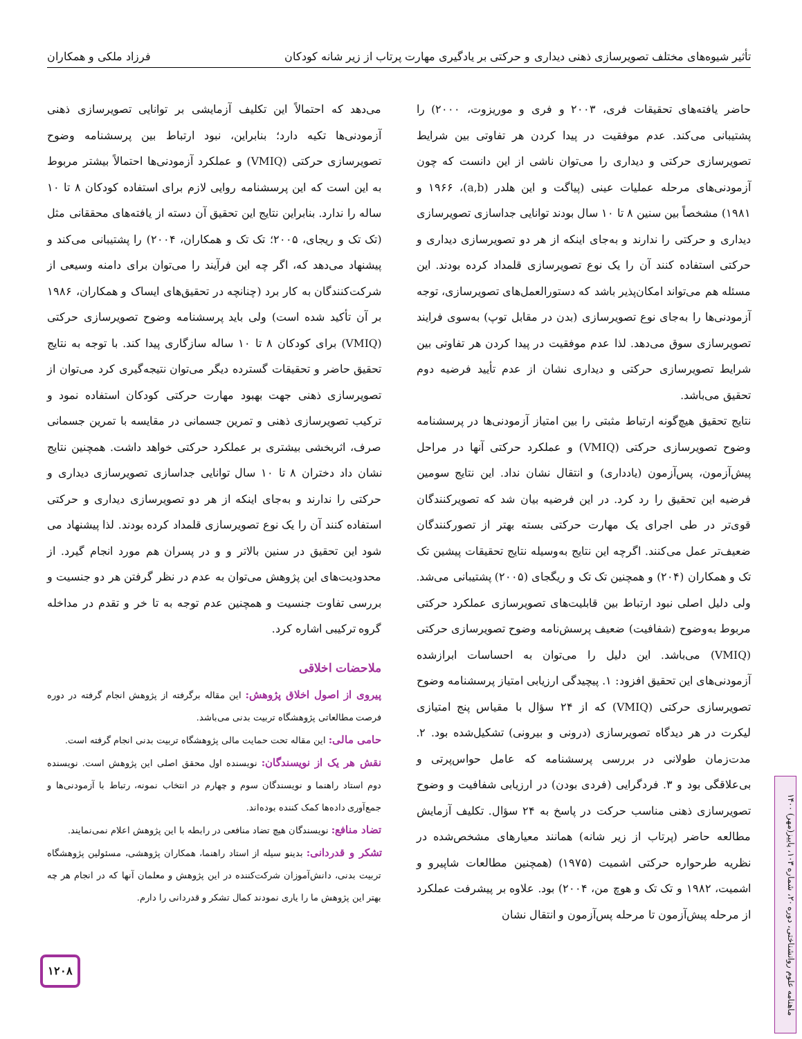تأثیر شیوه‌های مختلف تصویرسازی ذهنی دیداری و حرکتی بر یادگیری مهارت پرتاب از زیر شانه کودکان فرزاد ملکی و همکاران
حاضر یافته‌های تحقیقات فری، ۲۰۰۳ و فری و موریزوت، ۲۰۰۰) را پشتیبانی می‌کند. عدم موفقیت در پیدا کردن هر تفاوتی بین شرایط تصویرسازی حرکتی و دیداری را می‌توان ناشی از این دانست که چون آزمودنی‌های مرحله عملیات عینی (پیاگت و این هلدر (a,b)، ۱۹۶۶ و ۱۹۸۱) مشخصاً بین سنین ۸ تا ۱۰ سال بودند توانایی جداسازی تصویرسازی دیداری و حرکتی را ندارند و به‌جای اینکه از هر دو تصویرسازی دیداری و حرکتی استفاده کنند آن را یک نوع تصویرسازی قلمداد کرده بودند. این مسئله هم می‌تواند امکان‌پذیر باشد که دستورالعمل‌های تصویرسازی، توجه آزمودنی‌ها را به‌جای نوع تصویرسازی (بدن در مقابل توپ) به‌سوی فرایند تصویرسازی سوق می‌دهد. لذا عدم موفقیت در پیدا کردن هر تفاوتی بین شرایط تصویرسازی حرکتی و دیداری نشان از عدم تأیید فرضیه دوم تحقیق می‌باشد.
نتایج تحقیق هیچ‌گونه ارتباط مثبتی را بین امتیاز آزمودنی‌ها در پرسشنامه وضوح تصویرسازی حرکتی (VMIQ) و عملکرد حرکتی آنها در مراحل پیش‌آزمون، پس‌آزمون (یادداری) و انتقال نشان نداد. این نتایج سومین فرضیه این تحقیق را رد کرد. در این فرضیه بیان شد که تصویرکنندگان قوی‌تر در طی اجرای یک مهارت حرکتی بسته بهتر از تصورکنندگان ضعیف‌تر عمل می‌کنند. اگرچه این نتایج به‌وسیله نتایج تحقیقات پیشین تک تک و همکاران (۲۰۴) و همچنین تک تک و ریگجای (۲۰۰۵) پشتیبانی می‌شد. ولی دلیل اصلی نبود ارتباط بین قابلیت‌های تصویرسازی عملکرد حرکتی مربوط به‌وضوح (شفافیت) ضعیف پرسش‌نامه وضوح تصویرسازی حرکتی (VMIQ) می‌باشد. این دلیل را می‌توان به احساسات ابرازشده آزمودنی‌های این تحقیق افزود: ۱. پیچیدگی ارزیابی امتیاز پرسشنامه وضوح تصویرسازی حرکتی (VMIQ) که از ۲۴ سؤال با مقیاس پنج امتیازی لیکرت در هر دیدگاه تصویرسازی (درونی و بیرونی) تشکیل‌شده بود. ۲. مدت‌زمان طولانی در بررسی پرسشنامه که عامل حواس‌پرتی و بی‌علاقگی بود و ۳. فردگرایی (فردی بودن) در ارزیابی شفافیت و وضوح تصویرسازی ذهنی مناسب حرکت در پاسخ به ۲۴ سؤال. تکلیف آزمایش مطالعه حاضر (پرتاب از زیر شانه) همانند معیارهای مشخص‌شده در نظریه طرحواره حرکتی اشمیت (۱۹۷۵) (همچنین مطالعات شاپیرو و اشمیت، ۱۹۸۲ و تک تک و هوچ من، ۲۰۰۴) بود. علاوه بر پیشرفت عملکرد از مرحله پیش‌آزمون تا مرحله پس‌آزمون و انتقال نشان
می‌دهد که احتمالاً این تکلیف آزمایشی بر توانایی تصویرسازی ذهنی آزمودنی‌ها تکیه دارد؛ بنابراین، نبود ارتباط بین پرسشنامه وضوح تصویرسازی حرکتی (VMIQ) و عملکرد آزمودنی‌ها احتمالاً بیشتر مربوط به این است که این پرسشنامه روایی لازم برای استفاده کودکان ۸ تا ۱۰ ساله را ندارد. بنابراین نتایج این تحقیق آن دسته از یافته‌های محققانی مثل (تک تک و ریجای، ۲۰۰۵؛ تک تک و همکاران، ۲۰۰۴) را پشتیبانی می‌کند و پیشنهاد می‌دهد که، اگر چه این فرآیند را می‌توان برای دامنه وسیعی از شرکت‌کنندگان به کار برد (چنانچه در تحقیق‌های ایساک و همکاران، ۱۹۸۶ بر آن تأکید شده است) ولی باید پرسشنامه وضوح تصویرسازی حرکتی (VMIQ) برای کودکان ۸ تا ۱۰ ساله سازگاری پیدا کند. با توجه به نتایج تحقیق حاضر و تحقیقات گسترده دیگر می‌توان نتیجه‌گیری کرد می‌توان از تصویرسازی ذهنی جهت بهبود مهارت حرکتی کودکان استفاده نمود و ترکیب تصویرسازی ذهنی و تمرین جسمانی در مقایسه با تمرین جسمانی صرف، اثربخشی بیشتری بر عملکرد حرکتی خواهد داشت. همچنین نتایج نشان داد دختران ۸ تا ۱۰ سال توانایی جداسازی تصویرسازی دیداری و حرکتی را ندارند و به‌جای اینکه از هر دو تصویرسازی دیداری و حرکتی استفاده کنند آن را یک نوع تصویرسازی قلمداد کرده بودند. لذا پیشنهاد می شود این تحقیق در سنین بالاتر و و در پسران هم مورد انجام گیرد. از محدودیت‌های این پژوهش می‌توان به عدم در نظر گرفتن هر دو جنسیت و بررسی تفاوت جنسیت و همچنین عدم توجه به تا خر و تقدم در مداخله گروه ترکیبی اشاره کرد.
ملاحضات اخلاقی
پیروی از اصول اخلاق پژوهش: این مقاله برگرفته از پژوهش انجام گرفته در دوره فرصت مطالعاتی پژوهشگاه تربیت بدنی می‌باشد.
حامی مالی: این مقاله تحت حمایت مالی پژوهشگاه تربیت بدنی انجام گرفته است.
نقش هر یک از نویسندگان: نویسنده اول محقق اصلی این پژوهش است. نویسنده دوم استاد راهنما و نویسندگان سوم و چهارم در انتخاب نمونه، رتباط با آزمودنی‌ها و جمع‌آوری داده‌ها کمک کننده بوده‌اند.
تضاد منافع: نویسندگان هیچ تضاد منافعی در رابطه با این پژوهش اعلام نمی‌نمایند.
تشکر و قدردانی: بدینو سیله از استاد راهنما، همکاران پژوهشی، مسئولین پژوهشگاه تربیت بدنی، دانش‌آموزان شرکت‌کننده در این پژوهش و معلمان آنها که در انجام هر چه بهتر این پژوهش ما را یاری نمودند کمال تشکر و قدردانی را دارم.
۱۲۰۸
ماهنامه علوم روانشناختی، دوره ۲۰، شماره ۱۰۳، پاییز(مهر) ۱۴۰۰